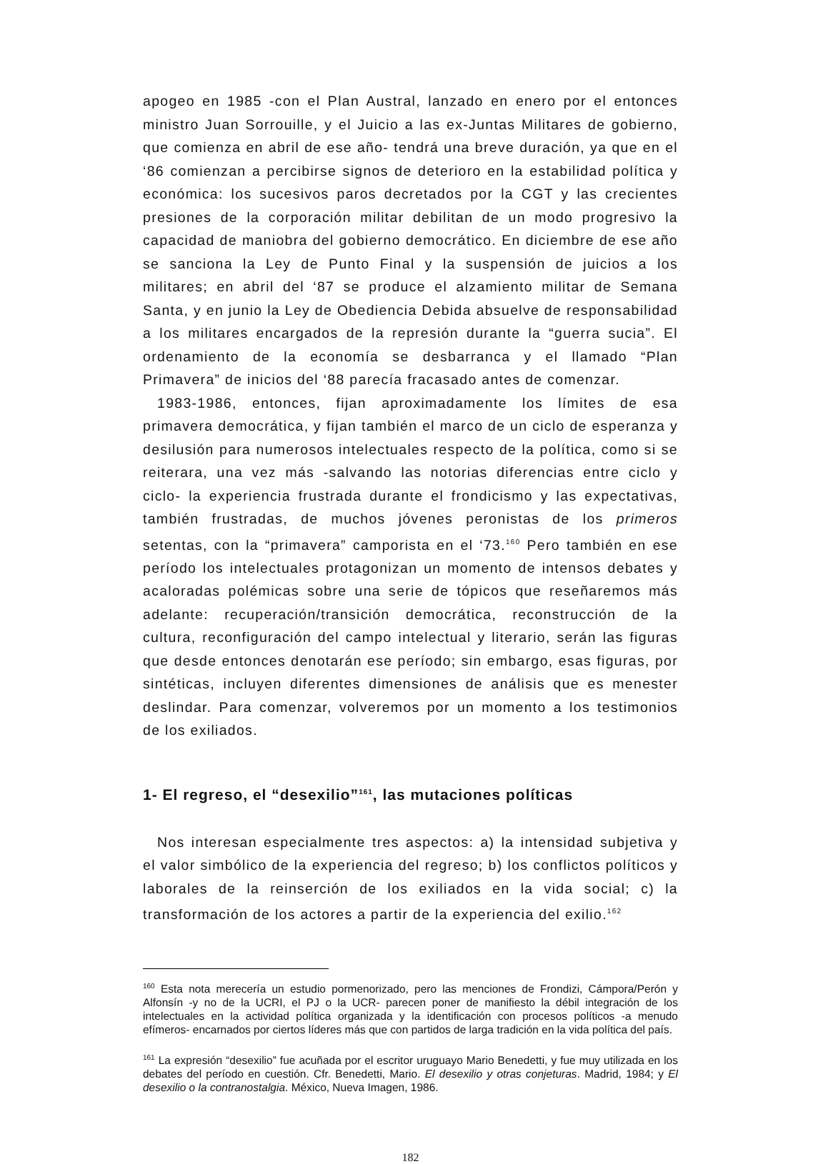apogeo en 1985 -con el Plan Austral, lanzado en enero por el entonces ministro Juan Sorrouille, y el Juicio a las ex-Juntas Militares de gobierno, que comienza en abril de ese año- tendrá una breve duración, ya que en el ‘86 comienzan a percibirse signos de deterioro en la estabilidad política y económica: los sucesivos paros decretados por la CGT y las crecientes presiones de la corporación militar debilitan de un modo progresivo la capacidad de maniobra del gobierno democrático. En diciembre de ese año se sanciona la Ley de Punto Final y la suspensión de juicios a los militares; en abril del ‘87 se produce el alzamiento militar de Semana Santa, y en junio la Ley de Obediencia Debida absuelve de responsabilidad a los militares encargados de la represión durante la “guerra sucia”. El ordenamiento de la economía se desbarranca y el llamado “Plan Primavera” de inicios del ‘88 parecía fracasado antes de comenzar.
1983-1986, entonces, fijan aproximadamente los límites de esa primavera democrática, y fijan también el marco de un ciclo de esperanza y desilusión para numerosos intelectuales respecto de la política, como si se reiterara, una vez más -salvando las notorias diferencias entre ciclo y ciclo- la experiencia frustrada durante el frondicismo y las expectativas, también frustradas, de muchos jóvenes peronistas de los primeros setentas, con la “primavera” camporista en el ‘73.<sup>160</sup> Pero también en ese período los intelectuales protagonizan un momento de intensos debates y acaloradas polémicas sobre una serie de tópicos que reseñaremos más adelante: recuperación/transición democrática, reconstrucción de la cultura, reconfiguración del campo intelectual y literario, serán las figuras que desde entonces denotarán ese período; sin embargo, esas figuras, por sintéticas, incluyen diferentes dimensiones de análisis que es menester deslindar. Para comenzar, volveremos por un momento a los testimonios de los exiliados.
1- El regreso, el “desexilio”<sup>161</sup>, las mutaciones políticas
Nos interesan especialmente tres aspectos: a) la intensidad subjetiva y el valor simbólico de la experiencia del regreso; b) los conflictos políticos y laborales de la reinserción de los exiliados en la vida social; c) la transformación de los actores a partir de la experiencia del exilio.<sup>162</sup>
<sup>160</sup> Esta nota merecería un estudio pormenorizado, pero las menciones de Frondizi, Cámpora/Perón y Alfonsín -y no de la UCRI, el PJ o la UCR- parecen poner de manifiesto la débil integración de los intelectuales en la actividad política organizada y la identificación con procesos políticos -a menudo efímeros- encarnados por ciertos líderes más que con partidos de larga tradición en la vida política del país.
<sup>161</sup> La expresión “desexilio” fue acuñada por el escritor uruguayo Mario Benedetti, y fue muy utilizada en los debates del período en cuestión. Cfr. Benedetti, Mario. El desexilio y otras conjeturas. Madrid, 1984; y El desexilio o la contranostalgia. México, Nueva Imagen, 1986.
182